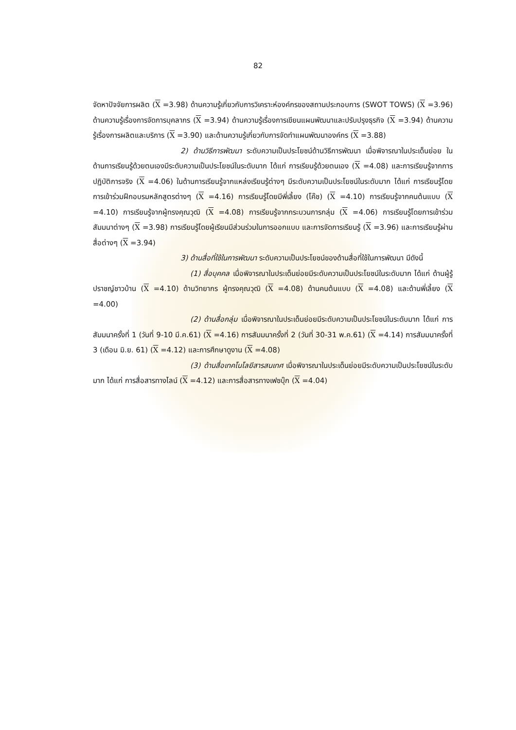82
จัดหาปัจจัยการผลิต (X =3.98) ด้านความรู้เกี่ยวกับการวิเคราะห์องค์กรของสถานประกอบการ (SWOT TOWS) (X =3.96) ด้านความรู้เรื่องการจัดการบุคลากร (X =3.94) ด้านความรู้เรื่องการเขียนแผนพัฒนาและปรับปรุงธุรกิจ (X =3.94) ด้านความรู้เรื่องการผลิตและบริการ (X =3.90) และด้านความรู้เกี่ยวกับการจัดทำแผนพัฒนาองค์กร (X =3.88)
2) ด้านวิธีการพัฒนา ระดับความเป็นประโยชน์ด้านวิธีการพัฒนา เมื่อพิจารณาในประเด็นย่อย ในด้านการเรียนรู้ด้วยตนเองมีระดับความเป็นประโยชน์ในระดับมาก ได้แก่ การเรียนรู้ด้วยตนเอง (X =4.08) และการเรียนรู้จากการปฏิบัติการจริง (X =4.06) ในด้านการเรียนรู้จากแหล่งเรียนรู้ต่างๆ มีระดับความเป็นประโยชน์ในระดับมาก ได้แก่ การเรียนรู้โดยการเข้าร่วมฝึกอบรมหลักสูตรต่างๆ (X =4.16) การเรียนรู้โดยมีพี่เลี้ยง (โค๊ช) (X =4.10) การเรียนรู้จากคนต้นแบบ (X =4.10) การเรียนรู้จากผู้ทรงคุณวุฒิ (X =4.08) การเรียนรู้จากกระบวนการกลุ่ม (X =4.06) การเรียนรู้โดยการเข้าร่วมสัมมนาต่างๆ (X =3.98) การเรียนรู้โดยผู้เรียนมีส่วนร่วมในการออกแบบ และการจัดการเรียนรู้ (X =3.96) และการเรียนรู้ผ่านสื่อต่างๆ (X =3.94)
3) ด้านสื่อที่ใช้ในการพัฒนา ระดับความเป็นประโยชน์ของด้านสื่อที่ใช้ในการพัฒนา มีดังนี้
(1) สื่อบุคคล เมื่อพิจารณาในประเด็นย่อยมีระดับความเป็นประโยชน์ในระดับมาก ได้แก่ ด้านผู้รู้ ปราชญ์ชาวบ้าน (X =4.10) ด้านวิทยากร ผู้ทรงคุณวุฒิ (X =4.08) ด้านคนต้นแบบ (X =4.08) และด้านพี่เลี้ยง (X =4.00)
(2) ด้านสื่อกลุ่ม เมื่อพิจารณาในประเด็นย่อยมีระดับความเป็นประโยชน์ในระดับมาก ได้แก่ การสัมมนาครั้งที่ 1 (วันที่ 9-10 มี.ค.61) (X =4.16) การสัมมนาครั้งที่ 2 (วันที่ 30-31 พ.ค.61) (X =4.14) การสัมมนาครั้งที่ 3 (เดือน มิ.ย. 61) (X =4.12) และการศึกษาดูงาน (X =4.08)
(3) ด้านสื่อเทคโนโลยีสารสนเทศ เมื่อพิจารณาในประเด็นย่อยมีระดับความเป็นประโยชน์ในระดับมาก ได้แก่ การสื่อสารทางไลน์ (X =4.12) และการสื่อสารทางเฟซบุ๊ก (X =4.04)